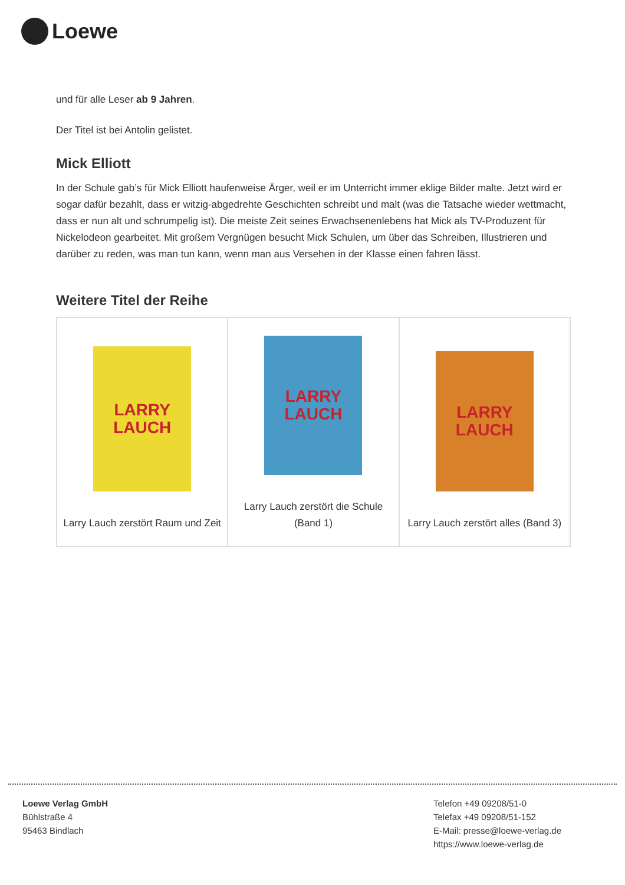Loewe
und für alle Leser ab 9 Jahren.
Der Titel ist bei Antolin gelistet.
Mick Elliott
In der Schule gab’s für Mick Elliott haufenweise Ärger, weil er im Unterricht immer eklige Bilder malte. Jetzt wird er sogar dafür bezahlt, dass er witzig-abgedrehte Geschichten schreibt und malt (was die Tatsache wieder wettmacht, dass er nun alt und schrumpelig ist). Die meiste Zeit seines Erwachsenenlebens hat Mick als TV-Produzent für Nickelodeon gearbeitet. Mit großem Vergnügen besucht Mick Schulen, um über das Schreiben, Illustrieren und darüber zu reden, was man tun kann, wenn man aus Versehen in der Klasse einen fahren lässt.
Weitere Titel der Reihe
| LARRY LAUCH Larry Lauch zerstört Raum und Zeit | LARRY LAUCH Larry Lauch zerstört die Schule (Band 1) | LARRY LAUCH Larry Lauch zerstört alles (Band 3) |
Loewe Verlag GmbH
Bühlstraße 4
95463 Bindlach
Telefon +49 09208/51-0
Telefax +49 09208/51-152
E-Mail: presse@loewe-verlag.de
https://www.loewe-verlag.de